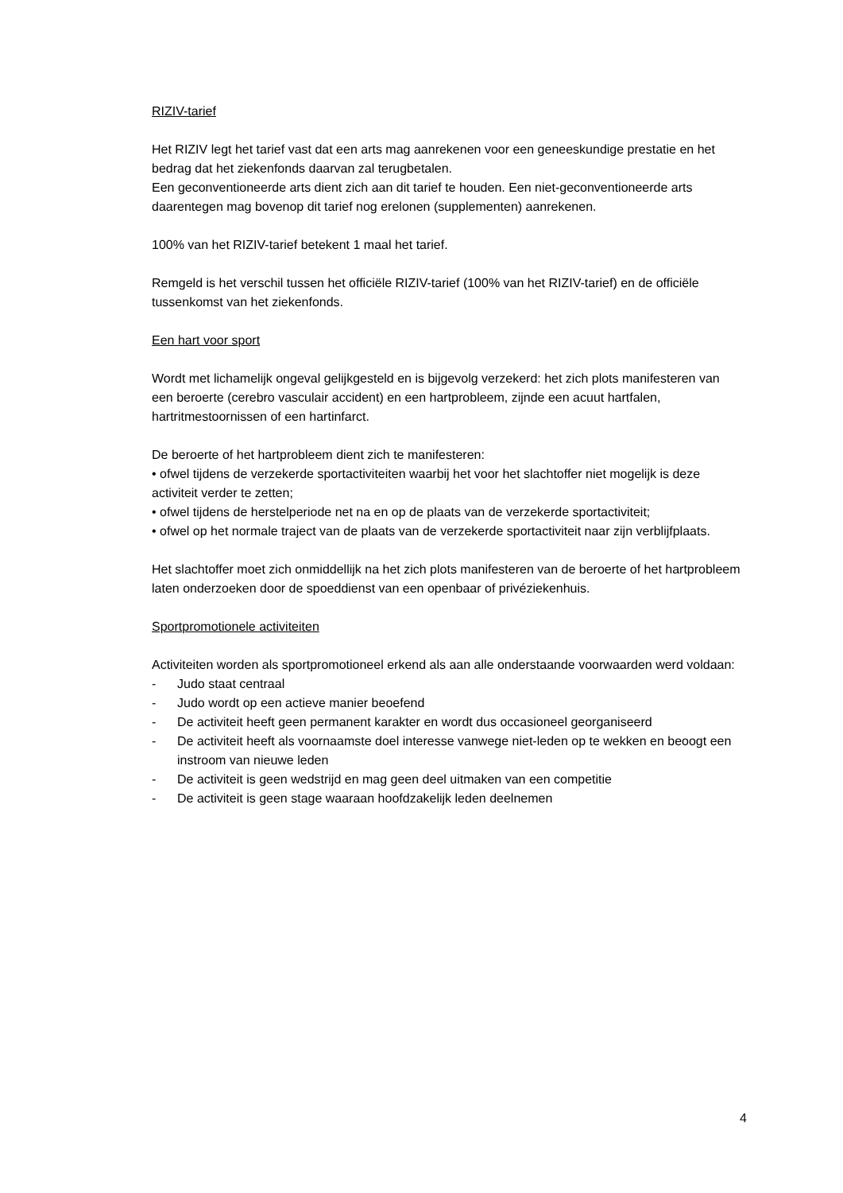RIZIV-tarief
Het RIZIV legt het tarief vast dat een arts mag aanrekenen voor een geneeskundige prestatie en het bedrag dat het ziekenfonds daarvan zal terugbetalen.
Een geconventioneerde arts dient zich aan dit tarief te houden. Een niet-geconventioneerde arts daarentegen mag bovenop dit tarief nog erelonen (supplementen) aanrekenen.
100% van het RIZIV-tarief betekent 1 maal het tarief.
Remgeld is het verschil tussen het officiële RIZIV-tarief (100% van het RIZIV-tarief) en de officiële tussenkomst van het ziekenfonds.
Een hart voor sport
Wordt met lichamelijk ongeval gelijkgesteld en is bijgevolg verzekerd: het zich plots manifesteren van een beroerte (cerebro vasculair accident) en een hartprobleem, zijnde een acuut hartfalen, hartritmestoornissen of een hartinfarct.
De beroerte of het hartprobleem dient zich te manifesteren:
• ofwel tijdens de verzekerde sportactiviteiten waarbij het voor het slachtoffer niet mogelijk is deze activiteit verder te zetten;
• ofwel tijdens de herstelperiode net na en op de plaats van de verzekerde sportactiviteit;
• ofwel op het normale traject van de plaats van de verzekerde sportactiviteit naar zijn verblijfplaats.
Het slachtoffer moet zich onmiddellijk na het zich plots manifesteren van de beroerte of het hartprobleem laten onderzoeken door de spoeddienst van een openbaar of privéziekenhuis.
Sportpromotionele activiteiten
Activiteiten worden als sportpromotioneel erkend als aan alle onderstaande voorwaarden werd voldaan:
- Judo staat centraal
- Judo wordt op een actieve manier beoefend
- De activiteit heeft geen permanent karakter en wordt dus occasioneel georganiseerd
- De activiteit heeft als voornaamste doel interesse vanwege niet-leden op te wekken en beoogt een instroom van nieuwe leden
- De activiteit is geen wedstrijd en mag geen deel uitmaken van een competitie
- De activiteit is geen stage waaraan hoofdzakelijk leden deelnemen
4